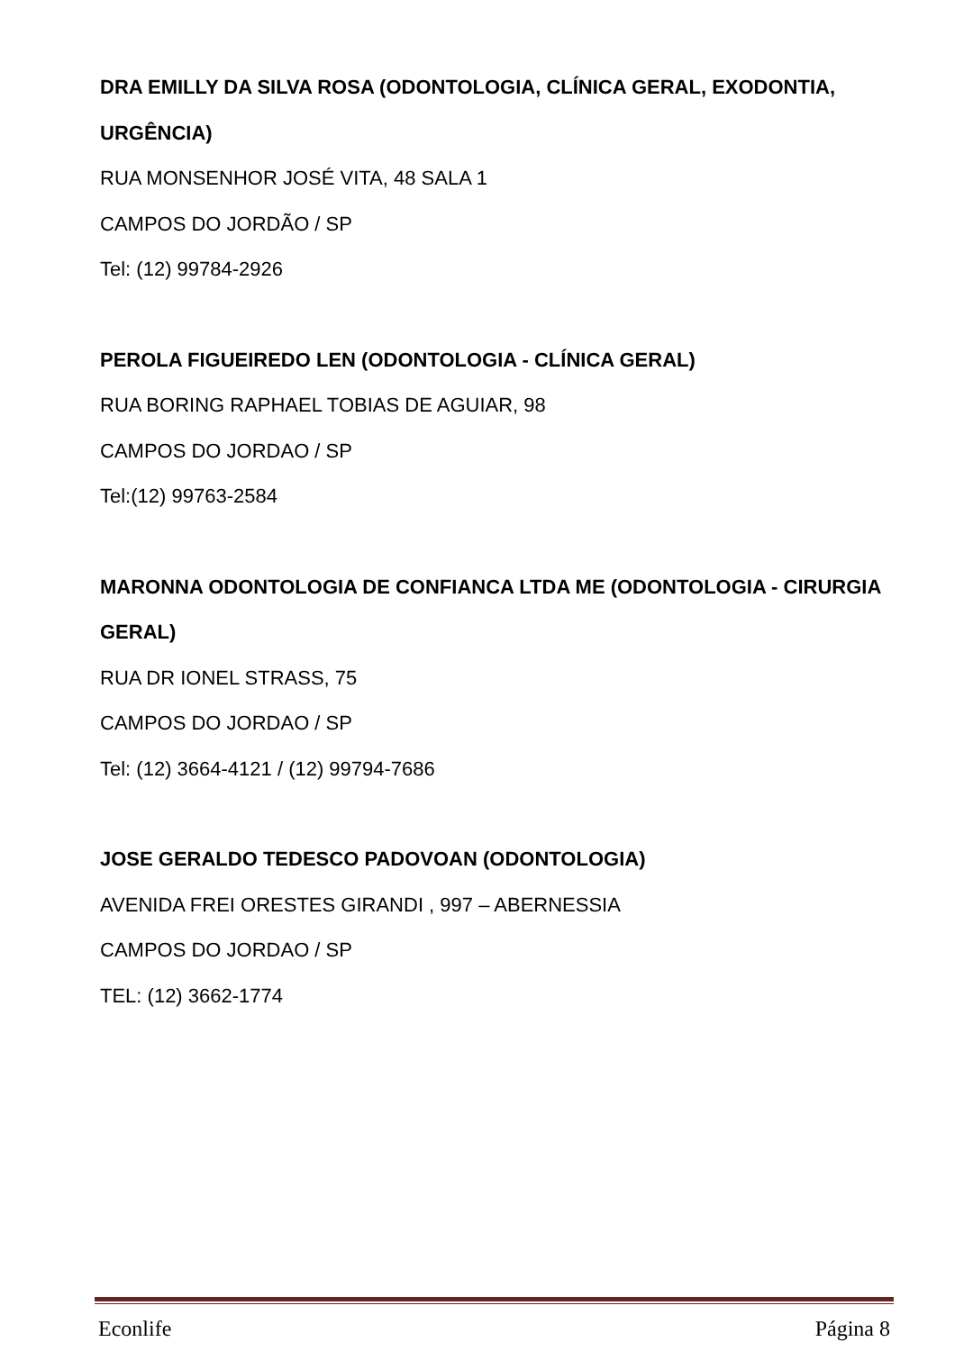DRA EMILLY DA SILVA ROSA (ODONTOLOGIA, CLÍNICA GERAL, EXODONTIA, URGÊNCIA)
RUA MONSENHOR JOSÉ VITA, 48 SALA 1
CAMPOS DO JORDÃO / SP
Tel: (12) 99784-2926
PEROLA FIGUEIREDO LEN (ODONTOLOGIA - CLÍNICA GERAL)
RUA BORING RAPHAEL TOBIAS DE AGUIAR, 98
CAMPOS DO JORDAO / SP
Tel:(12) 99763-2584
MARONNA ODONTOLOGIA DE CONFIANCA LTDA ME (ODONTOLOGIA - CIRURGIA GERAL)
RUA DR IONEL STRASS, 75
CAMPOS DO JORDAO / SP
Tel: (12) 3664-4121 / (12) 99794-7686
JOSE GERALDO TEDESCO PADOVOAN (ODONTOLOGIA)
AVENIDA FREI ORESTES GIRANDI , 997 – ABERNESSIA
CAMPOS DO JORDAO / SP
TEL: (12) 3662-1774
Econlife Página 8